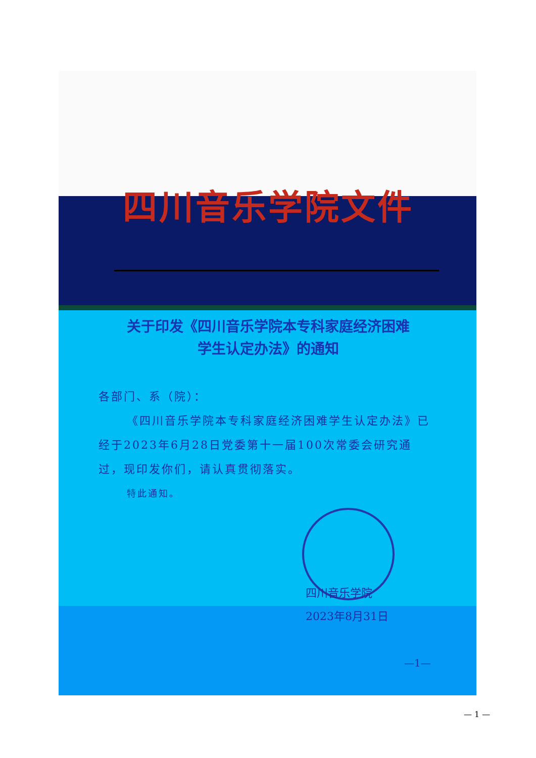四川音乐学院文件
关于印发《四川音乐学院本专科家庭经济困难
学生认定办法》的通知
各部门、系（院）：
《四川音乐学院本专科家庭经济困难学生认定办法》已经于2023年6月28日党委第十一届100次常委会研究通过，现印发你们，请认真贯彻落实。
特此通知。
四川音乐学院
2023年8月31日
—1—
— 1 —